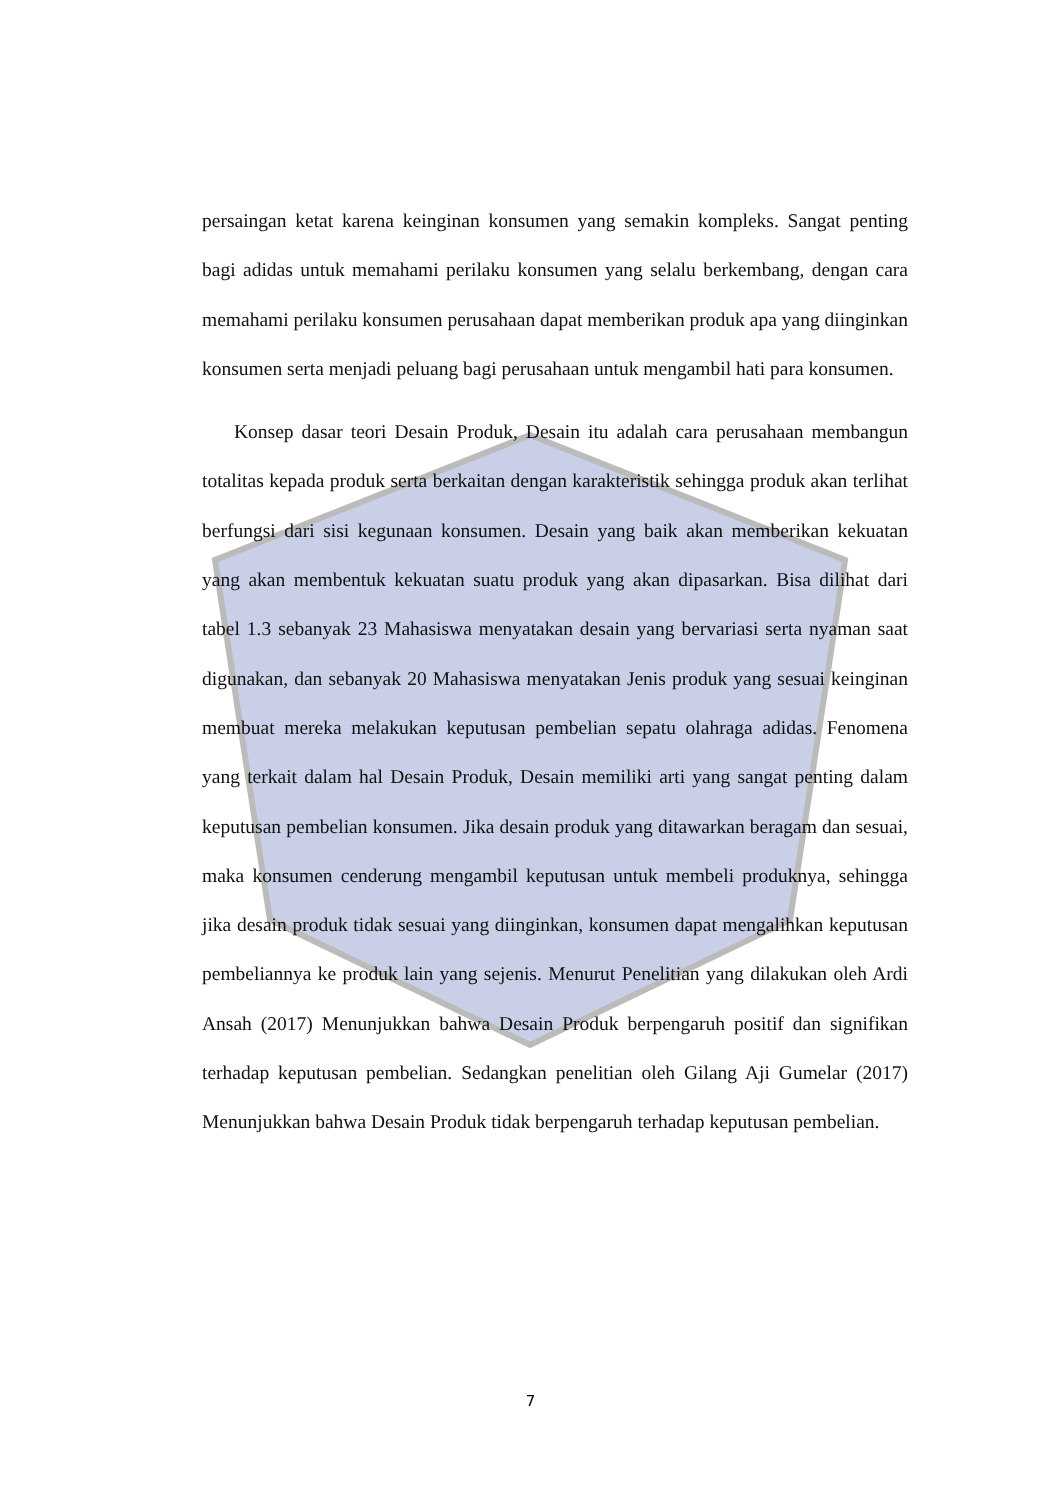persaingan ketat karena keinginan konsumen yang semakin kompleks. Sangat penting bagi adidas untuk memahami perilaku konsumen yang selalu berkembang, dengan cara memahami perilaku konsumen perusahaan dapat memberikan produk apa yang diinginkan konsumen serta menjadi peluang bagi perusahaan untuk mengambil hati para konsumen.
Konsep dasar teori Desain Produk, Desain itu adalah cara perusahaan membangun totalitas kepada produk serta berkaitan dengan karakteristik sehingga produk akan terlihat berfungsi dari sisi kegunaan konsumen. Desain yang baik akan memberikan kekuatan yang akan membentuk kekuatan suatu produk yang akan dipasarkan. Bisa dilihat dari tabel 1.3 sebanyak 23 Mahasiswa menyatakan desain yang bervariasi serta nyaman saat digunakan, dan sebanyak 20 Mahasiswa menyatakan Jenis produk yang sesuai keinginan membuat mereka melakukan keputusan pembelian sepatu olahraga adidas. Fenomena yang terkait dalam hal Desain Produk, Desain memiliki arti yang sangat penting dalam keputusan pembelian konsumen. Jika desain produk yang ditawarkan beragam dan sesuai, maka konsumen cenderung mengambil keputusan untuk membeli produknya, sehingga jika desain produk tidak sesuai yang diinginkan, konsumen dapat mengalihkan keputusan pembeliannya ke produk lain yang sejenis. Menurut Penelitian yang dilakukan oleh Ardi Ansah (2017) Menunjukkan bahwa Desain Produk berpengaruh positif dan signifikan terhadap keputusan pembelian. Sedangkan penelitian oleh Gilang Aji Gumelar (2017) Menunjukkan bahwa Desain Produk tidak berpengaruh terhadap keputusan pembelian.
7